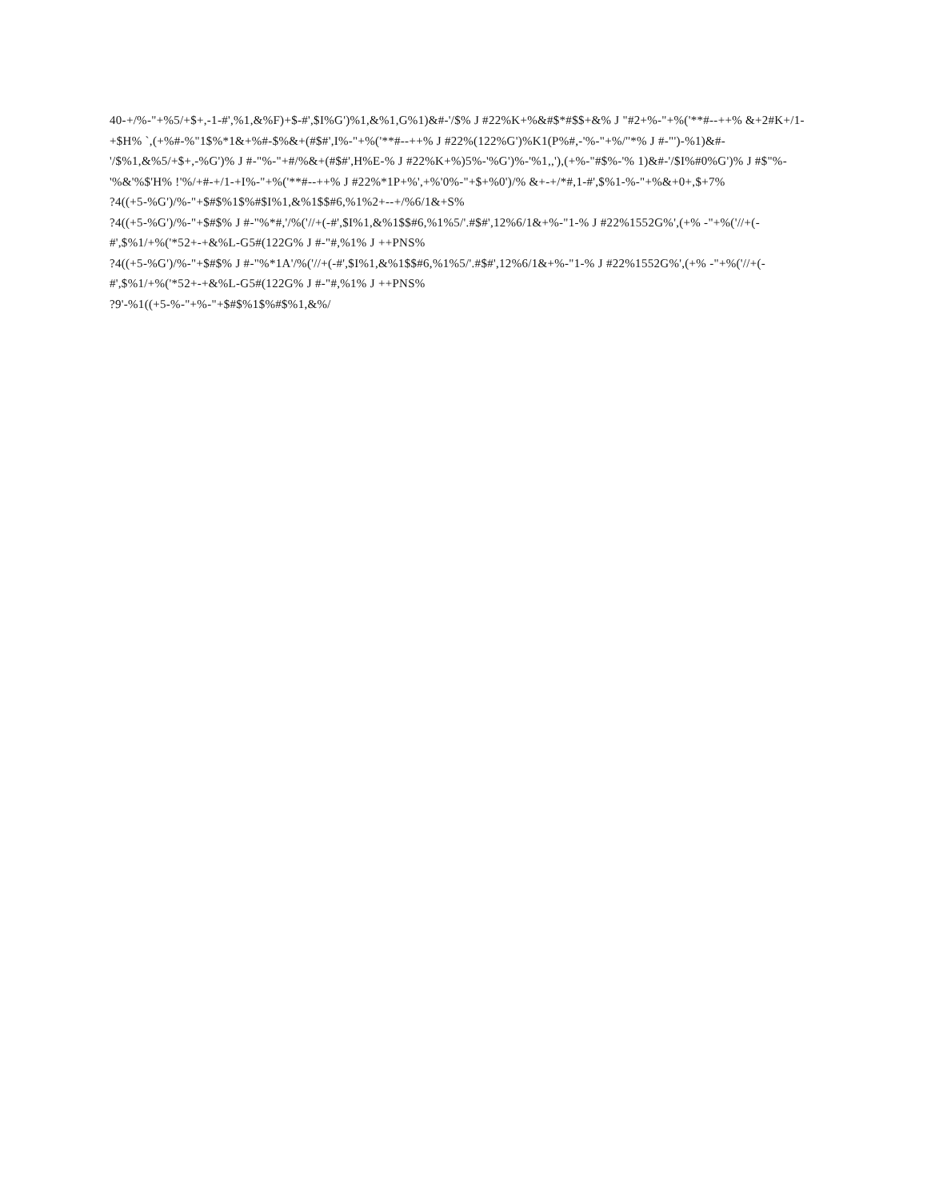40-+/%-"+%5/+$+,-1-#',%1,&%F)+$-#',$I%G')%1,&%1,G%1)&#-'/$% J #22%K+%&#$*#$$+&% J "#2+%-"+%('**#--++% &+2#K+/1-+$H% `,(+%#-%"1$%*1&+%#-$%&+(#$#',I%-"+%('**#--++% J #22%(122%G')%K1(P%#,-'%-"+%/''*% J #-"')-%1)&#-'/$%1,&%5/+$+,-%G')% J #-"%-"+#/%&+(#$#',H%E-% J #22%K+%)5%-'%G')%-'%1,,'),(+%-"#$%-'% 1)&#-'/$I%#0%G')% J #$"%-'%&'%$'H% !'%/+#-+/1-+I%-"+%('**#--++% J #22%*1P+%',+%'0%-"+$+%0')/% &+-+/*#,1-#',$%1-%-"+%&+0+,$+7%
?4((+5-%G')/%-"+$#$%1$%#$I%1,&%1$$#6,%1%2+--+/%6/1&+S%
?4((+5-%G')/%-"+$#$% J #-"%*#,'/%('//+(-#',$I%1,&%1$$#6,%1%5/'.#$#',12%6/1&+%-"1-% J #22%1552G%',(+% -"+%('//+(-#',$%1/+%('*52+-+&%L-G5#(122G% J #-"#,%1% J ++PNS%
?4((+5-%G')/%-"+$#$% J #-"%*1A'/%('//+(-#',$I%1,&%1$$#6,%1%5/'.#$#',12%6/1&+%-"1-% J #22%1552G%',(+% -"+%('//+(-#',$%1/+%('*52+-+&%L-G5#(122G% J #-"#,%1% J ++PNS%
?9'-%1((+5-%-"+%-"+$#$%1$%#$%1,&%/